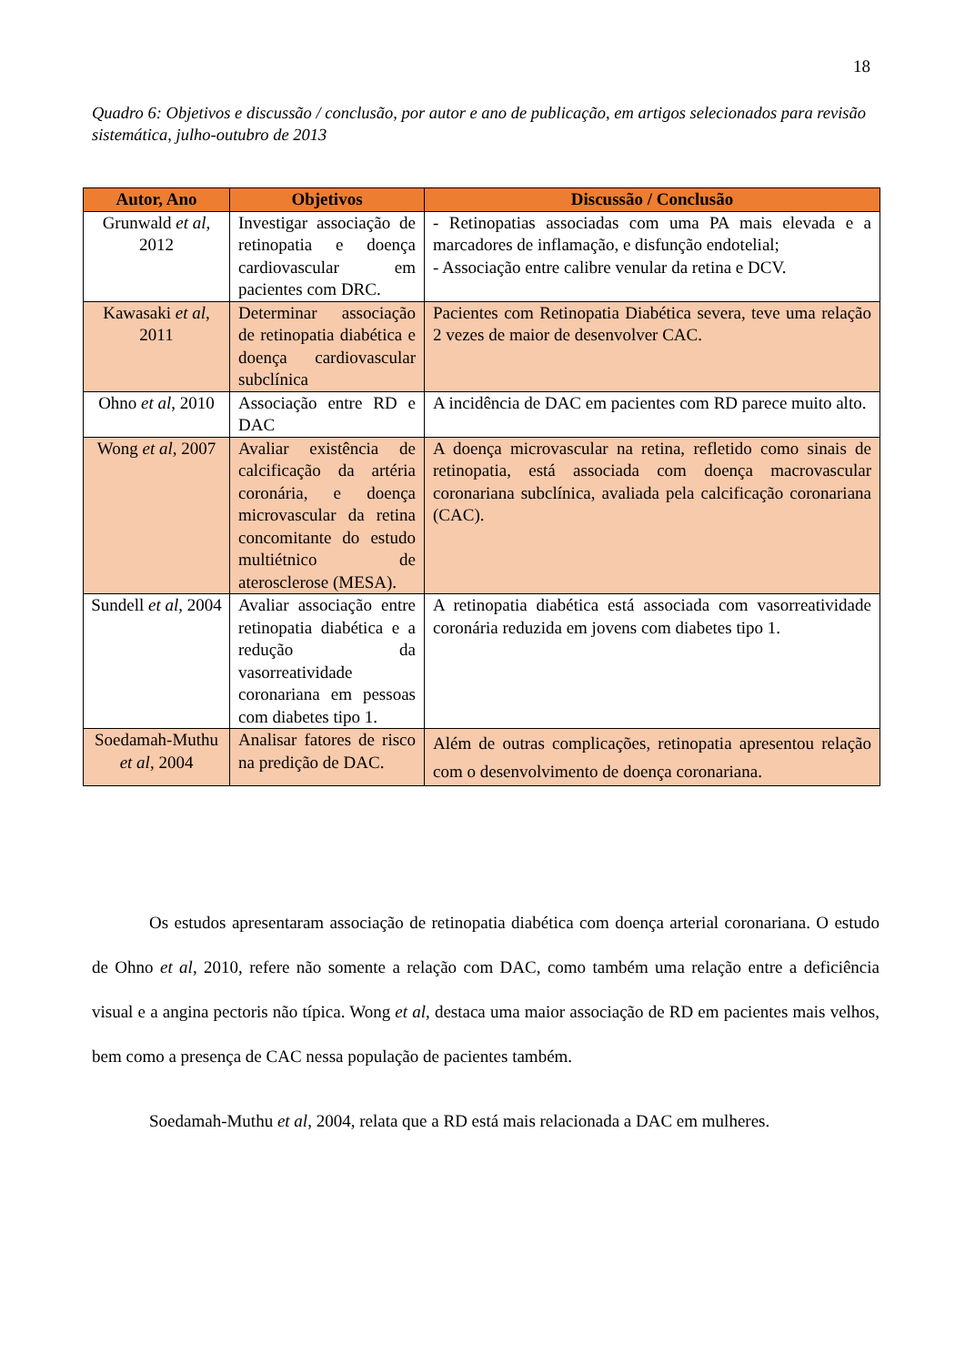18
Quadro 6: Objetivos e discussão / conclusão, por autor e ano de publicação, em artigos selecionados para revisão sistemática, julho-outubro de 2013
| Autor, Ano | Objetivos | Discussão / Conclusão |
| --- | --- | --- |
| Grunwald et al , 2012 | Investigar associação de retinopatia e doença cardiovascular em pacientes com DRC. | - Retinopatias associadas com uma PA mais elevada e a marcadores de inflamação, e disfunção endotelial; - Associação entre calibre venular da retina e DCV. |
| Kawasaki et al , 2011 | Determinar associação de retinopatia diabética e doença cardiovascular subclínica | Pacientes com Retinopatia Diabética severa, teve uma relação 2 vezes de maior de desenvolver CAC. |
| Ohno et al , 2010 | Associação entre RD e DAC | A incidência de DAC em pacientes com RD parece muito alto. |
| Wong et al , 2007 | Avaliar existência de calcificação da artéria coronária, e doença microvascular da retina concomitante do estudo multiétnico de aterosclerose (MESA). | A doença microvascular na retina, refletido como sinais de retinopatia, está associada com doença macrovascular coronariana subclínica, avaliada pela calcificação coronariana (CAC). |
| Sundell et al , 2004 | Avaliar associação entre retinopatia diabética e a redução da vasorreatividade coronariana em pessoas com diabetes tipo 1. | A retinopatia diabética está associada com vasorreatividade coronária reduzida em jovens com diabetes tipo 1. |
| Soedamah-Muthu et al , 2004 | Analisar fatores de risco na predição de DAC. | Além de outras complicações, retinopatia apresentou relação com o desenvolvimento de doença coronariana. |
Os estudos apresentaram associação de retinopatia diabética com doença arterial coronariana. O estudo de Ohno et al, 2010, refere não somente a relação com DAC, como também uma relação entre a deficiência visual e a angina pectoris não típica. Wong et al, destaca uma maior associação de RD em pacientes mais velhos, bem como a presença de CAC nessa população de pacientes também.
Soedamah-Muthu et al, 2004, relata que a RD está mais relacionada a DAC em mulheres.